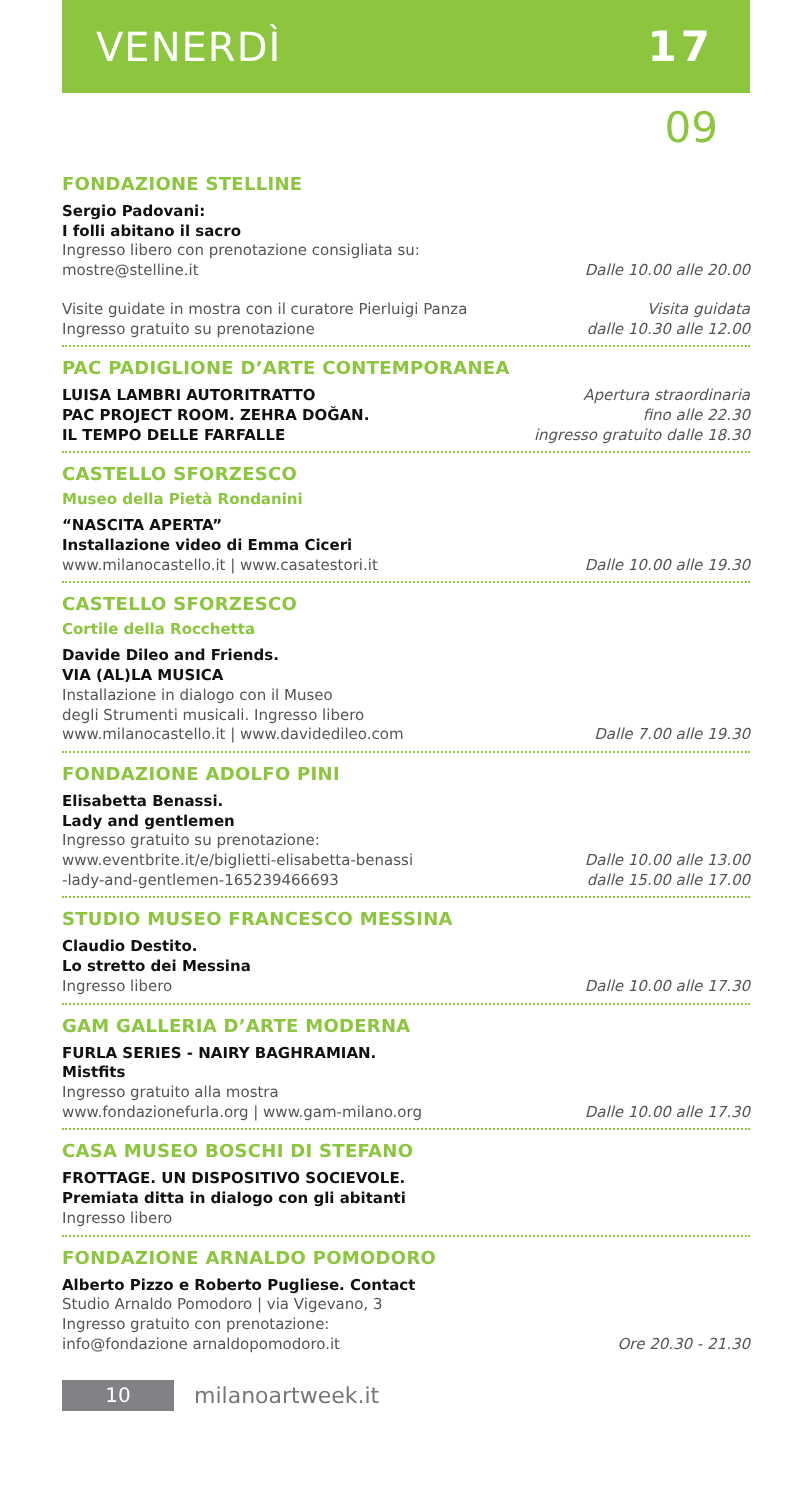VENERDÌ 17
09
FONDAZIONE STELLINE
Sergio Padovani:
I folli abitano il sacro
Ingresso libero con prenotazione consigliata su:
mostre@stelline.it
Dalle 10.00 alle 20.00
Visite guidate in mostra con il curatore Pierluigi Panza
Ingresso gratuito su prenotazione
Visita guidata
dalle 10.30 alle 12.00
PAC PADIGLIONE D’ARTE CONTEMPORANEA
LUISA LAMBRI AUTORITRATTO
PAC PROJECT ROOM. ZEHRA DOĞAN.
IL TEMPO DELLE FARFALLE
Apertura straordinaria
fino alle 22.30
ingresso gratuito dalle 18.30
CASTELLO SFORZESCO
Museo della Pietà Rondanini
“NASCITA APERTA”
Installazione video di Emma Ciceri
www.milanocastello.it | www.casatestori.it
Dalle 10.00 alle 19.30
CASTELLO SFORZESCO
Cortile della Rocchetta
Davide Dileo and Friends.
VIA (AL)LA MUSICA
Installazione in dialogo con il Museo
degli Strumenti musicali. Ingresso libero
www.milanocastello.it | www.davidedileo.com
Dalle 7.00 alle 19.30
FONDAZIONE ADOLFO PINI
Elisabetta Benassi.
Lady and gentlemen
Ingresso gratuito su prenotazione:
www.eventbrite.it/e/biglietti-elisabetta-benassi
-lady-and-gentlemen-165239466693
Dalle 10.00 alle 13.00
dalle 15.00 alle 17.00
STUDIO MUSEO FRANCESCO MESSINA
Claudio Destito.
Lo stretto dei Messina
Ingresso libero
Dalle 10.00 alle 17.30
GAM GALLERIA D’ARTE MODERNA
FURLA SERIES - NAIRY BAGHRAMIAN.
Mistfits
Ingresso gratuito alla mostra
www.fondazionefurla.org | www.gam-milano.org
Dalle 10.00 alle 17.30
CASA MUSEO BOSCHI DI STEFANO
FROTTAGE. UN DISPOSITIVO SOCIEVOLE.
Premiata ditta in dialogo con gli abitanti
Ingresso libero
FONDAZIONE ARNALDO POMODORO
Alberto Pizzo e Roberto Pugliese. Contact
Studio Arnaldo Pomodoro | via Vigevano, 3
Ingresso gratuito con prenotazione:
info@fondazione arnaldopomodoro.it
Ore 20.30 - 21.30
10
milanoartweek.it